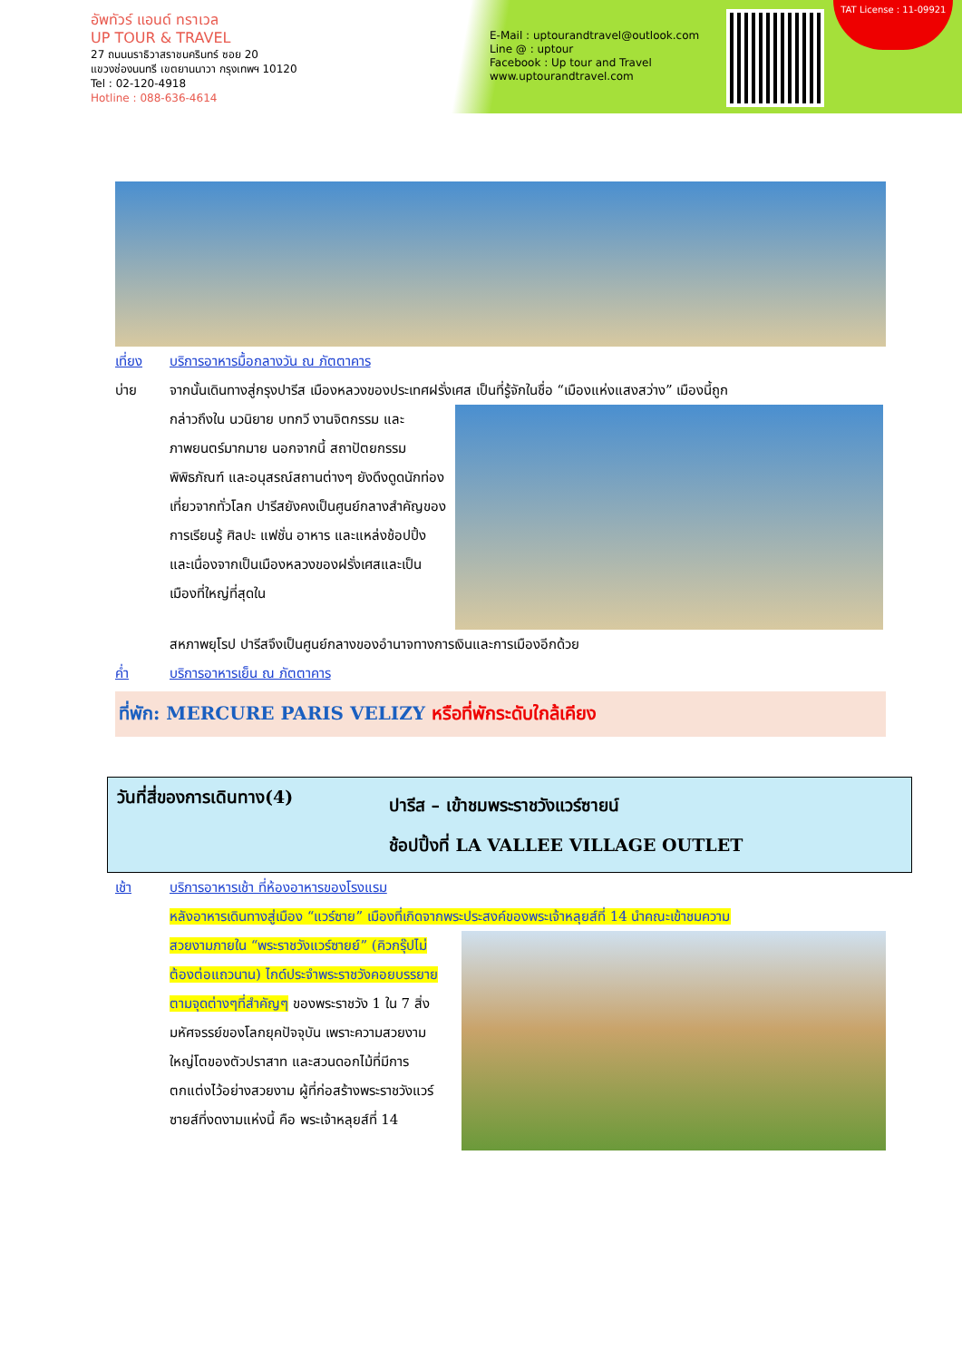อัพทัวร์ แอนด์ ทราเวล
UP TOUR & TRAVEL
27 ถนนนราธิวาสราชนครินทร์ ซอย 20
แขวงช่องนนทรี เขตยานนาวา กรุงเทพฯ 10120
Tel : 02-120-4918
Hotline : 088-636-4614
E-Mail : uptourandtravel@outlook.com
Line @ : uptour
Facebook : Up tour and Travel
www.uptourandtravel.com
TAT License : 11-09921
เที่ยง บริการอาหารมื้อกลางวัน ณ ภัตตาคาร
บ่าย จากนั้นเดินทางสู่กรุงปารีส เมืองหลวงของประเทศฝรั่งเศส เป็นที่รู้จักในชื่อ “เมืองแห่งแสงสว่าง” เมืองนี้ถูก
กล่าวถึงใน นวนิยาย บทกวี งานจิตกรรม และภาพยนตร์มากมาย นอกจากนี้ สถาปัตยกรรม พิพิธภัณฑ์ และอนุสรณ์สถานต่างๆ ยังดึงดูดนักท่องเที่ยวจากทั่วโลก ปารีสยังคงเป็นศูนย์กลางสำคัญของการเรียนรู้ ศิลปะ แฟชั่น อาหาร และแหล่งช้อปปิ้ง และเนื่องจากเป็นเมืองหลวงของฝรั่งเศสและเป็นเมืองที่ใหญ่ที่สุดใน
สหภาพยุโรป ปารีสจึงเป็นศูนย์กลางของอำนาจทางการเงินและการเมืองอีกด้วย
ค่ำ บริการอาหารเย็น ณ ภัตตาคาร
ที่พัก: MERCURE PARIS VELIZY หรือที่พักระดับใกล้เคียง
วันที่สี่ของการเดินทาง(4)
ปารีส – เข้าชมพระราชวังแวร์ซายน์
ช้อปปิ้งที่ LA VALLEE VILLAGE OUTLET
เช้า บริการอาหารเช้า ที่ห้องอาหารของโรงแรม
หลังอาหารเดินทางสู่เมือง “แวร์ซาย” เมืองที่เกิดจากพระประสงค์ของพระเจ้าหลุยส์ที่ 14 นำคณะเข้าชมความ
สวยงามภายใน “พระราชวังแวร์ซายย์” (คิวกรุ๊ปไม่ต้องต่อแถวนาน) ไกด์ประจำพระราชวังคอยบรรยายตามจุดต่างๆที่สำคัญๆ ของพระราชวัง 1 ใน 7 สิ่งมหัศจรรย์ของโลกยุคปัจจุบัน เพราะความสวยงามใหญ่โตของตัวปราสาท และสวนดอกไม้ที่มีการตกแต่งไว้อย่างสวยงาม ผู้ที่ก่อสร้างพระราชวังแวร์ซายส์ที่งดงามแห่งนี้ คือ พระเจ้าหลุยส์ที่ 14